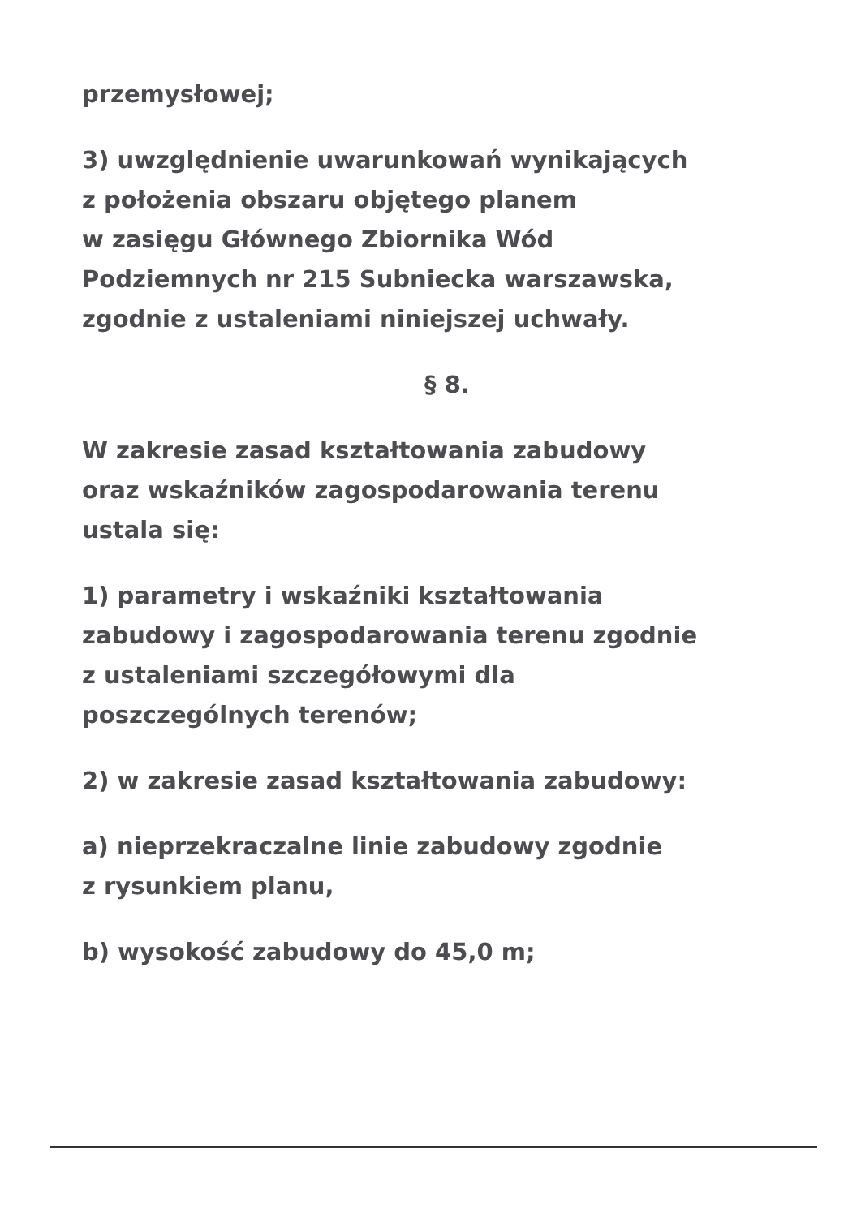przemysłowej;
3) uwzględnienie uwarunkowań wynikających
z położenia obszaru objętego planem
w zasięgu Głównego Zbiornika Wód
Podziemnych nr 215 Subniecka warszawska,
zgodnie z ustaleniami niniejszej uchwały.
§ 8.
W zakresie zasad kształtowania zabudowy
oraz wskaźników zagospodarowania terenu
ustala się:
1) parametry i wskaźniki kształtowania
zabudowy i zagospodarowania terenu zgodnie
z ustaleniami szczegółowymi dla
poszczególnych terenów;
2) w zakresie zasad kształtowania zabudowy:
a) nieprzekraczalne linie zabudowy zgodnie
z rysunkiem planu,
b) wysokość zabudowy do 45,0 m;